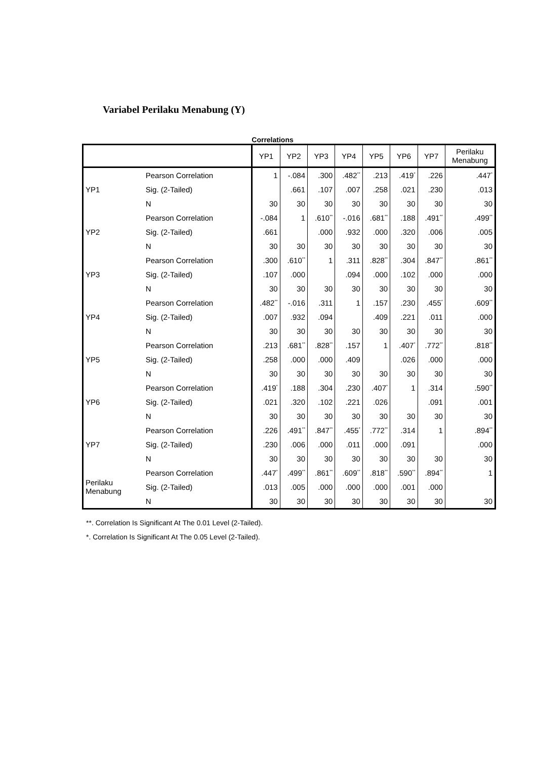Variabel Perilaku Menabung (Y)
Correlations
| | | YP1 | YP2 | YP3 | YP4 | YP5 | YP6 | YP7 | Perilaku Menabung |
| --- | --- | --- | --- | --- | --- | --- | --- | --- | --- |
| YP1 | Pearson Correlation | 1 | -.084 | .300 | .482<sup>**</sup> | .213 | .419<sup>*</sup> | .226 | .447<sup>*</sup> |
| | Sig. (2-Tailed) | | .661 | .107 | .007 | .258 | .021 | .230 | .013 |
| | N | 30 | 30 | 30 | 30 | 30 | 30 | 30 | 30 |
| YP2 | Pearson Correlation | -.084 | 1 | .610<sup>**</sup> | -.016 | .681<sup>**</sup> | .188 | .491<sup>**</sup> | .499<sup>**</sup> |
| | Sig. (2-Tailed) | .661 | | .000 | .932 | .000 | .320 | .006 | .005 |
| | N | 30 | 30 | 30 | 30 | 30 | 30 | 30 | 30 |
| YP3 | Pearson Correlation | .300 | .610<sup>**</sup> | 1 | .311 | .828<sup>**</sup> | .304 | .847<sup>**</sup> | .861<sup>**</sup> |
| | Sig. (2-Tailed) | .107 | .000 | | .094 | .000 | .102 | .000 | .000 |
| | N | 30 | 30 | 30 | 30 | 30 | 30 | 30 | 30 |
| YP4 | Pearson Correlation | .482<sup>**</sup> | -.016 | .311 | 1 | .157 | .230 | .455<sup>*</sup> | .609<sup>**</sup> |
| | Sig. (2-Tailed) | .007 | .932 | .094 | | .409 | .221 | .011 | .000 |
| | N | 30 | 30 | 30 | 30 | 30 | 30 | 30 | 30 |
| YP5 | Pearson Correlation | .213 | .681<sup>**</sup> | .828<sup>**</sup> | .157 | 1 | .407<sup>*</sup> | .772<sup>**</sup> | .818<sup>**</sup> |
| | Sig. (2-Tailed) | .258 | .000 | .000 | .409 | | .026 | .000 | .000 |
| | N | 30 | 30 | 30 | 30 | 30 | 30 | 30 | 30 |
| YP6 | Pearson Correlation | .419<sup>*</sup> | .188 | .304 | .230 | .407<sup>*</sup> | 1 | .314 | .590<sup>**</sup> |
| | Sig. (2-Tailed) | .021 | .320 | .102 | .221 | .026 | | .091 | .001 |
| | N | 30 | 30 | 30 | 30 | 30 | 30 | 30 | 30 |
| YP7 | Pearson Correlation | .226 | .491<sup>**</sup> | .847<sup>**</sup> | .455<sup>*</sup> | .772<sup>**</sup> | .314 | 1 | .894<sup>**</sup> |
| | Sig. (2-Tailed) | .230 | .006 | .000 | .011 | .000 | .091 | | .000 |
| | N | 30 | 30 | 30 | 30 | 30 | 30 | 30 | 30 |
| Perilaku Menabung | Pearson Correlation | .447<sup>*</sup> | .499<sup>**</sup> | .861<sup>**</sup> | .609<sup>**</sup> | .818<sup>**</sup> | .590<sup>**</sup> | .894<sup>**</sup> | 1 |
| | Sig. (2-Tailed) | .013 | .005 | .000 | .000 | .000 | .001 | .000 | |
| | N | 30 | 30 | 30 | 30 | 30 | 30 | 30 | 30 |
**. Correlation Is Significant At The 0.01 Level (2-Tailed).
*. Correlation Is Significant At The 0.05 Level (2-Tailed).